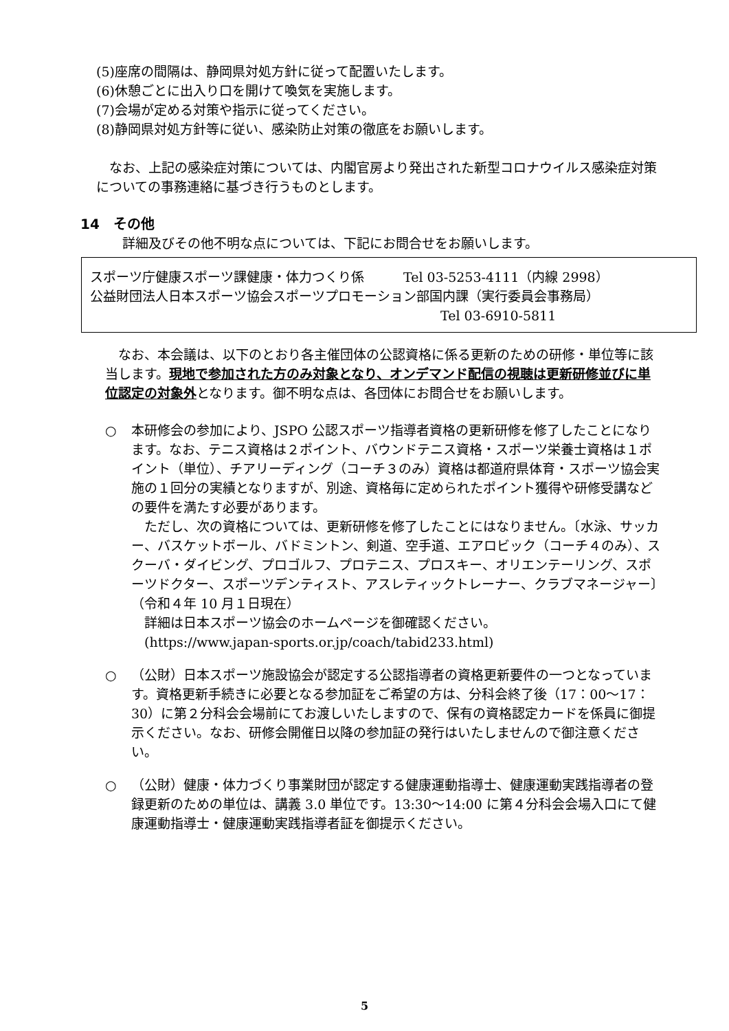(5)座席の間隔は、静岡県対処方針に従って配置いたします。
(6)休憩ごとに出入り口を開けて喚気を実施します。
(7)会場が定める対策や指示に従ってください。
(8)静岡県対処方針等に従い、感染防止対策の徹底をお願いします。
　なお、上記の感染症対策については、内閣官房より発出された新型コロナウイルス感染症対策についての事務連絡に基づき行うものとします。
14　その他
詳細及びその他不明な点については、下記にお問合せをお願いします。
スポーツ庁健康スポーツ課健康・体力つくり係　　　Tel 03-5253-4111（内線 2998）
公益財団法人日本スポーツ協会スポーツプロモーション部国内課（実行委員会事務局）
Tel 03-6910-5811
　なお、本会議は、以下のとおり各主催団体の公認資格に係る更新のための研修・単位等に該当します。現地で参加された方のみ対象となり、オンデマンド配信の視聴は更新研修並びに単位認定の対象外となります。御不明な点は、各団体にお問合せをお願いします。
○ 本研修会の参加により、JSPO 公認スポーツ指導者資格の更新研修を修了したことになります。なお、テニス資格は２ポイント、バウンドテニス資格・スポーツ栄養士資格は１ポイント（単位）、チアリーディング（コーチ３のみ）資格は都道府県体育・スポーツ協会実施の１回分の実績となりますが、別途、資格毎に定められたポイント獲得や研修受講などの要件を満たす必要があります。
　ただし、次の資格については、更新研修を修了したことにはなりません。〔水泳、サッカー、バスケットボール、バドミントン、剣道、空手道、エアロビック（コーチ４のみ）、スクーバ・ダイビング、プロゴルフ、プロテニス、プロスキー、オリエンテーリング、スポーツドクター、スポーツデンティスト、アスレティックトレーナー、クラブマネージャー〕（令和４年 10 月１日現在）
　詳細は日本スポーツ協会のホームページを御確認ください。
　(https://www.japan-sports.or.jp/coach/tabid233.html)
○ （公財）日本スポーツ施設協会が認定する公認指導者の資格更新要件の一つとなっています。資格更新手続きに必要となる参加証をご希望の方は、分科会終了後（17：00〜17：30）に第２分科会会場前にてお渡しいたしますので、保有の資格認定カードを係員に御提示ください。なお、研修会開催日以降の参加証の発行はいたしませんので御注意ください。
○ （公財）健康・体力づくり事業財団が認定する健康運動指導士、健康運動実践指導者の登録更新のための単位は、講義 3.0 単位です。13:30〜14:00 に第４分科会会場入口にて健康運動指導士・健康運動実践指導者証を御提示ください。
5